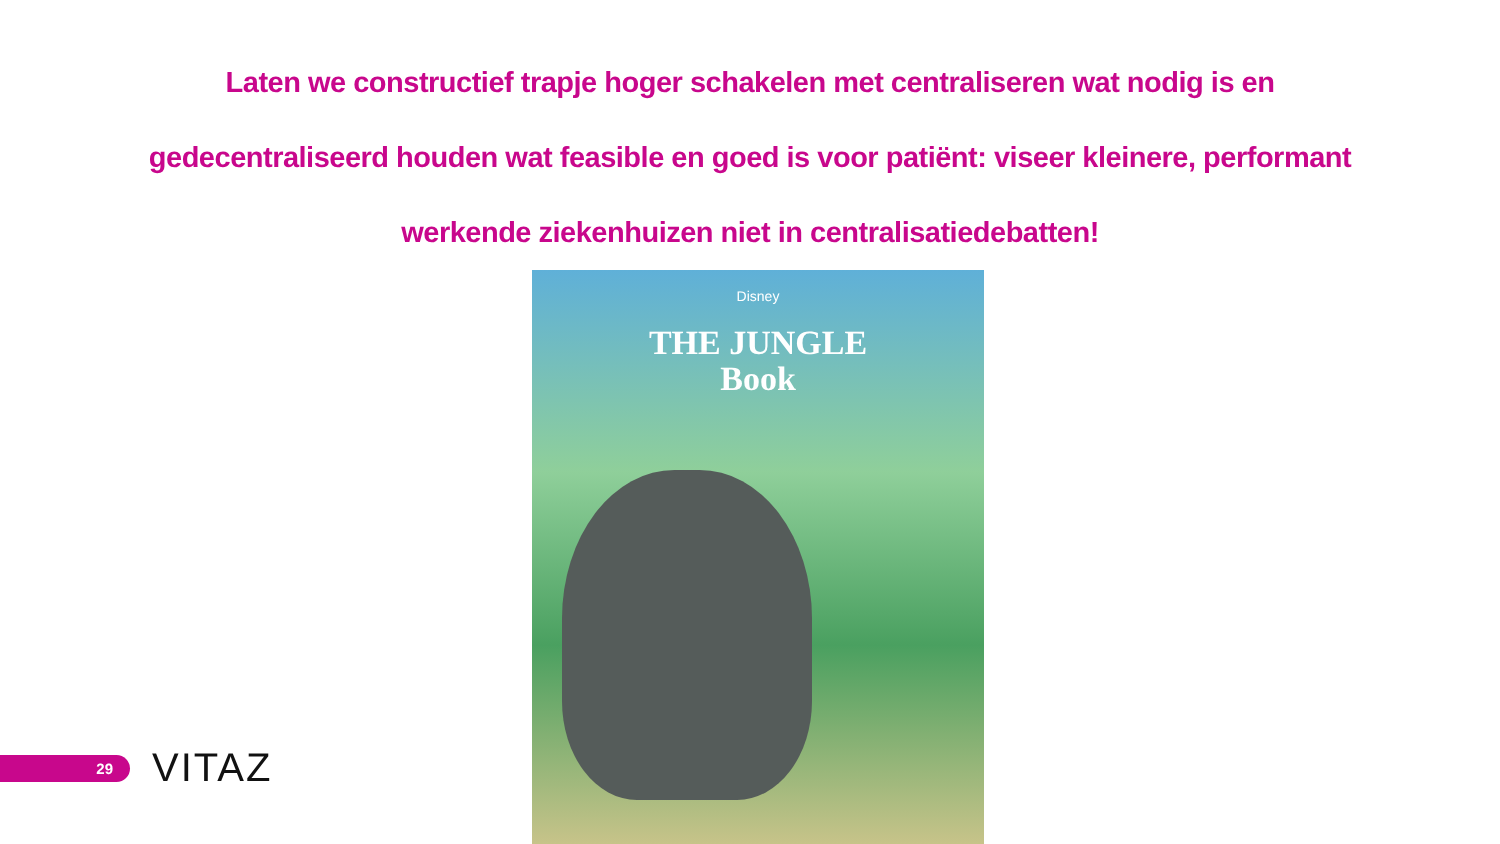Laten we constructief trapje hoger schakelen met centraliseren wat nodig is en gedecentraliseerd houden wat feasible en goed is voor patiënt: viseer kleinere, performant werkende ziekenhuizen niet in centralisatiedebatten!
Disney
THE JUNGLE
Book
29 VITAZ